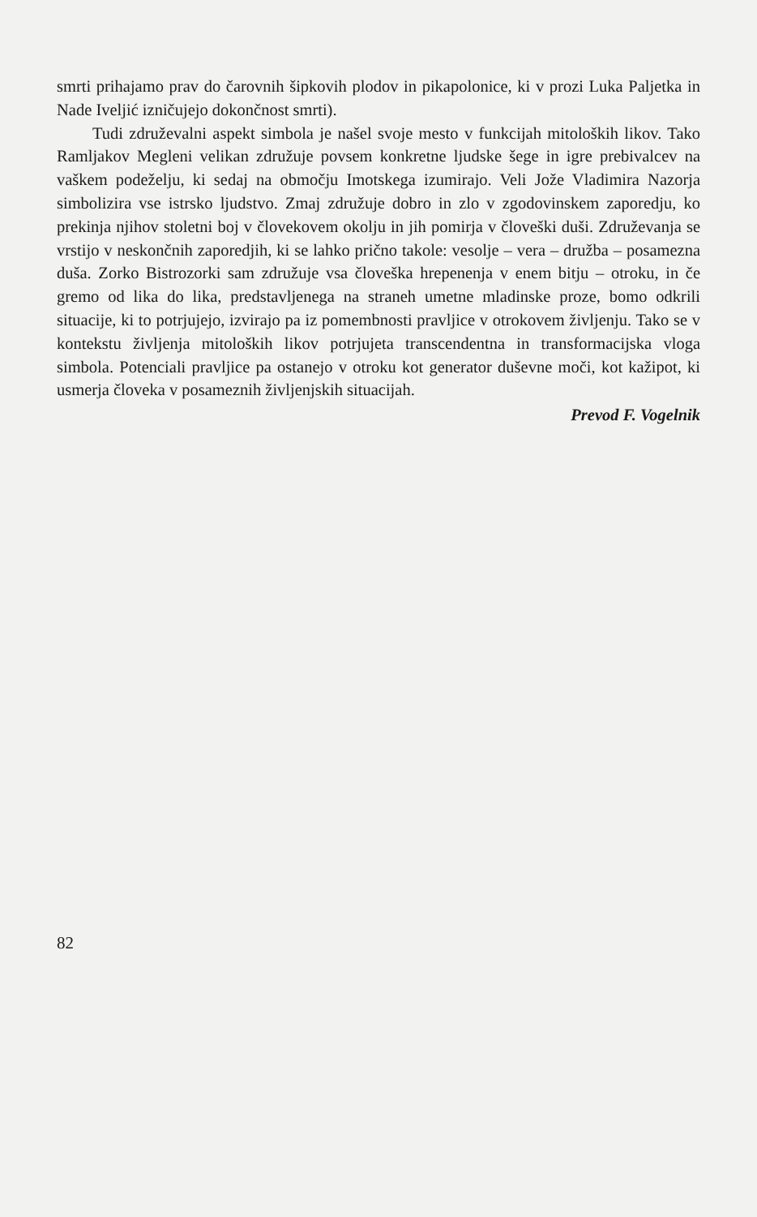smrti prihajamo prav do čarovnih šipkovih plodov in pikapolonice, ki v prozi Luka Paljetka in Nade Iveljić izničujejo dokončnost smrti).
Tudi združevalni aspekt simbola je našel svoje mesto v funkcijah mitoloških likov. Tako Ramljakov Megleni velikan združuje povsem konkretne ljudske šege in igre prebivalcev na vaškem podeželju, ki sedaj na območju Imotskega izumirajo. Veli Jože Vladimira Nazorja simbolizira vse istrsko ljudstvo. Zmaj združuje dobro in zlo v zgodovinskem zaporedju, ko prekinja njihov stoletni boj v človekovem okolju in jih pomirja v človeški duši. Združevanja se vrstijo v neskončnih zaporedjih, ki se lahko prično takole: vesolje – vera – družba – posamezna duša. Zorko Bistrozorki sam združuje vsa človeška hrepenenja v enem bitju – otroku, in če gremo od lika do lika, predstavljenega na straneh umetne mladinske proze, bomo odkrili situacije, ki to potrjujejo, izvirajo pa iz pomembnosti pravljice v otrokovem življenju. Tako se v kontekstu življenja mitoloških likov potrjujeta transcendentna in transformacijska vloga simbola. Potenciali pravljice pa ostanejo v otroku kot generator duševne moči, kot kažipot, ki usmerja človeka v posameznih življenjskih situacijah.
Prevod F. Vogelnik
82